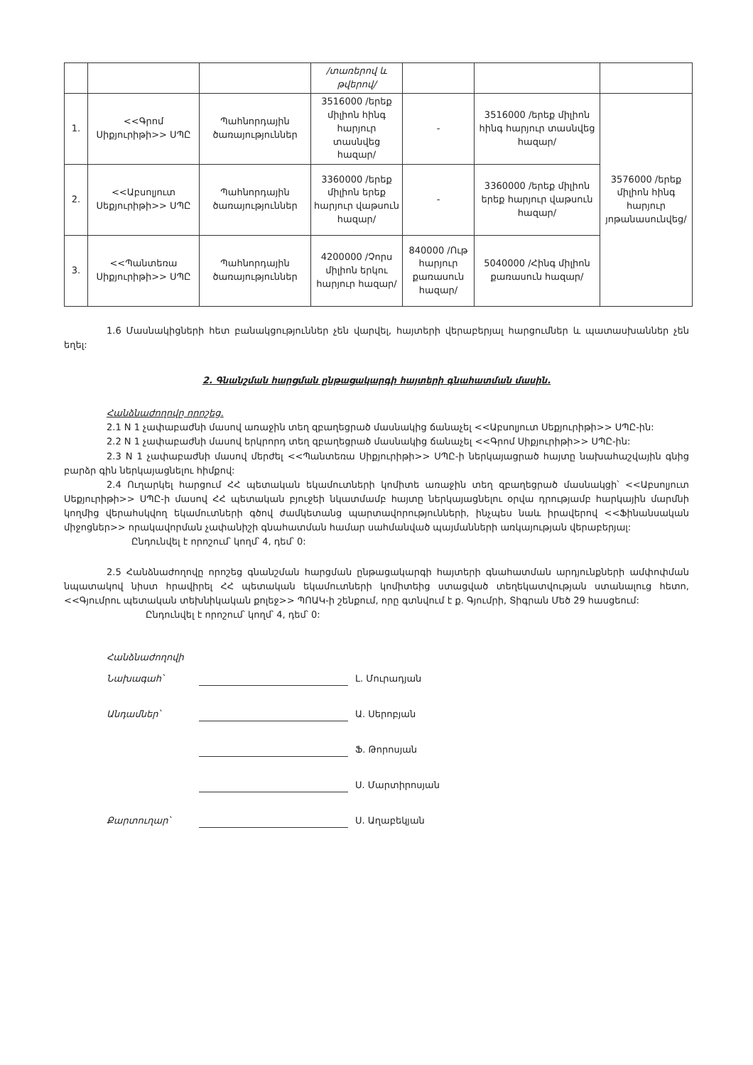| | | | /տառերով և թվերով/ | | | |
| 1. | <<Գրոմ Սիքյուրիթի>> ՍՊԸ | Պահնորդային ծառայություններ | 3516000 /երեք միլիոն հինգ հարյուր տասնվեց հազար/ | - | 3516000 /երեք միլիոն հինգ հարյուր տասնվեց հազար/ | 3576000 /երեք միլիոն հինգ հարյուր յոթանասունվեց/ |
| 2. | <<Աբսոլյուտ Սեքյուրիթի>> ՍՊԸ | Պահնորդային ծառայություններ | 3360000 /երեք միլիոն երեք հարյուր վաթսուն հազար/ | - | 3360000 /երեք միլիոն երեք հարյուր վաթսուն հազար/ | |
| 3. | <<Պանտեռա Սիքյուրիթի>> ՍՊԸ | Պահնորդային ծառայություններ | 4200000 /Չորս միլիոն երկու հարյուր հազար/ | 840000 /Ութ հարյուր քառասուն հազար/ | 5040000 /Հինգ միլիոն քառասուն հազար/ | |
1.6 Մասնակիցների հետ բանակցություններ չեն վարվել, հայտերի վերաբերյալ հարցումներ և պատասխաններ չեն եղել:
2. Գնանշման հարցման ընթացակարգի հայտերի գնահատման մասին.
Հանձնաժողովը որոշեց.
2.1 N 1 չափաբաժնի մասով առաջին տեղ զբաղեցրած մասնակից ճանաչել <<Աբսոլյուտ Սեքյուրիթի>> ՍՊԸ-ին:
2.2 N 1 չափաբաժնի մասով երկրորդ տեղ զբաղեցրած մասնակից ճանաչել <<Գրոմ Սիքյուրիթի>> ՍՊԸ-ին:
2.3 N 1 չափաբաժնի մասով մերժել <<Պանտեռա Սիքյուրիթի>> ՍՊԸ-ի ներկայացրած հայտը նախահաշվային գնից բարձր գին ներկայացնելու հիմքով:
2.4 Ուղարկել հարցում ՀՀ պետական եկամուտների կոմիտե առաջին տեղ զբաղեցրած մասնակցի՝ <<Աբսոլյուտ Սեքյուրիթի>> ՍՊԸ-ի մասով ՀՀ պետական բյուջեի նկատմամբ հայտը ներկայացնելու օրվա դրությամբ հարկային մարմնի կողմից վերահսկվող եկամուտների գծով ժամկետանց պարտավորությունների, ինչպես նաև իրավերով <<Ֆինանսական միջոցներ>> որակավորման չափանիշի գնահատման համար սահմանված պայմանների առկայության վերաբերյալ:
Ընդունվել է որոշում՝ կողմ՝ 4, դեմ՝ 0:
2.5 Հանձնաժողովը որոշեց գնանշման հարցման ընթացակարգի հայտերի գնահատման արդյունքների ամփոփման նպատակով նիստ հրավիրել ՀՀ պետական եկամուտների կոմիտեից ստացված տեղեկատվության ստանալուց հետո, <<Գյումրու պետական տեխնիկական քոլեջ>> ՊՈԱԿ-ի շենքում, որը գտնվում է ք. Գյումրի, Տիգրան Մեծ 29 հասցեում:
Ընդունվել է որոշում՝ կողմ՝ 4, դեմ՝ 0:
Հանձնաժողովի
Նախագահ՝ Լ. Մուրադյան
Անդամներ՝ Ա. Սերոբյան
Ֆ. Թորոսյան
Ս. Մարտիրոսյան
Քարտուղար՝ Ս. Աղաբեկյան